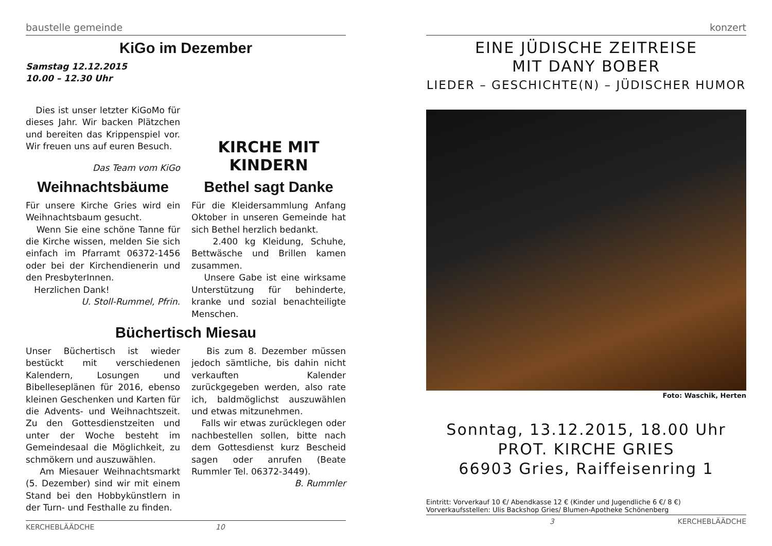baustelle gemeinde
KiGo im Dezember
Samstag 12.12.2015
10.00 – 12.30 Uhr
Dies ist unser letzter KiGoMo für dieses Jahr. Wir backen Plätzchen und bereiten das Krippenspiel vor. Wir freuen uns auf euren Besuch.
Das Team vom KiGo
KIRCHE MIT
KINDERN
Weihnachtsbäume
Für unsere Kirche Gries wird ein Weihnachtsbaum gesucht.
Wenn Sie eine schöne Tanne für die Kirche wissen, melden Sie sich einfach im Pfarramt 06372-1456 oder bei der Kirchendienerin und den PresbyterInnen.
Herzlichen Dank!
U. Stoll-Rummel, Pfrin.
Bethel sagt Danke
Für die Kleidersammlung Anfang Oktober in unseren Gemeinde hat sich Bethel herzlich bedankt.
2.400 kg Kleidung, Schuhe, Bettwäsche und Brillen kamen zusammen.
Unsere Gabe ist eine wirksame Unterstützung für behinderte, kranke und sozial benachteiligte Menschen.
Büchertisch Miesau
Unser Büchertisch ist wieder bestückt mit verschiedenen Kalendern, Losungen und Bibelleseplänen für 2016, ebenso kleinen Geschenken und Karten für die Advents- und Weihnachtszeit. Zu den Gottesdienstzeiten und unter der Woche besteht im Gemeindesaal die Möglichkeit, zu schmökern und auszuwählen.
Am Miesauer Weihnachtsmarkt (5. Dezember) sind wir mit einem Stand bei den Hobbykünstlern in der Turn- und Festhalle zu finden.
Bis zum 8. Dezember müssen jedoch sämtliche, bis dahin nicht verkauften Kalender zurückgegeben werden, also rate ich, baldmöglichst auszuwählen und etwas mitzunehmen.
Falls wir etwas zurücklegen oder nachbestellen sollen, bitte nach dem Gottesdienst kurz Bescheid sagen oder anrufen (Beate Rummler Tel. 06372-3449).
B. Rummler
KERCHEBLÄÄDCHE 10
konzert
EINE JÜDISCHE ZEITREISE
MIT DANY BOBER
LIEDER – GESCHICHTE(N) – JÜDISCHER HUMOR
Foto: Waschik, Herten
Sonntag, 13.12.2015, 18.00 Uhr
PROT. KIRCHE GRIES
66903 Gries, Raiffeisenring 1
Eintritt: Vorverkauf 10 €/ Abendkasse 12 € (Kinder und Jugendliche 6 €/ 8 €)
Vorverkaufsstellen: Ulis Backshop Gries/ Blumen-Apotheke Schönenberg
3 KERCHEBLÄÄDCHE